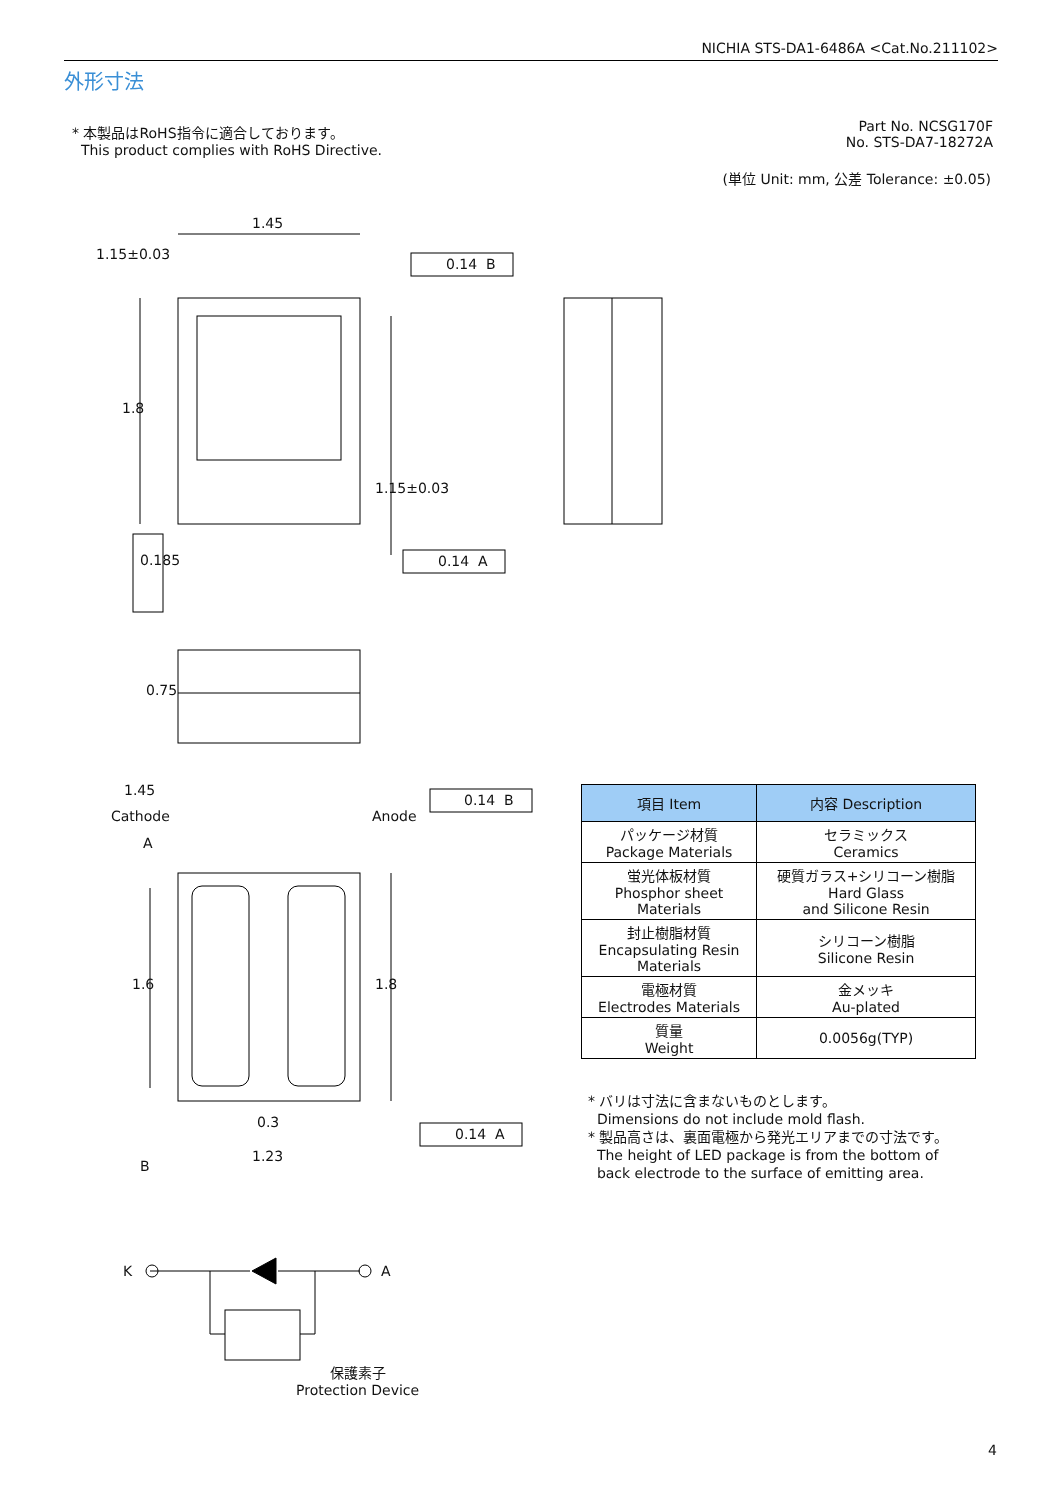NICHIA STS-DA1-6486A <Cat.No.211102>
外形寸法
* 本製品はRoHS指令に適合しております。
This product complies with RoHS Directive.
Part No. NCSG170F
No. STS-DA7-18272A
(単位 Unit: mm, 公差 Tolerance: ±0.05)
1.45
1.15±0.03
0.14 B
1.8
1.15±0.03
0.14 A
0.185
0.75
1.45
Cathode Anode
0.14 B
A
1.6 1.8
0.3
0.14 A
B
1.23
K A
保護素子
Protection Device
| 項目 Item | 内容 Description |
| --- | --- |
| パッケージ材質 Package Materials | セラミックス Ceramics |
| 蛍光体板材質 Phosphor sheet Materials | 硬質ガラス+シリコーン樹脂 Hard Glass and Silicone Resin |
| 封止樹脂材質 Encapsulating Resin Materials | シリコーン樹脂 Silicone Resin |
| 電極材質 Electrodes Materials | 金メッキ Au-plated |
| 質量 Weight | 0.0056g(TYP) |
* バリは寸法に含まないものとします。
Dimensions do not include mold flash.
* 製品高さは、裏面電極から発光エリアまでの寸法です。
The height of LED package is from the bottom of
back electrode to the surface of emitting area.
4